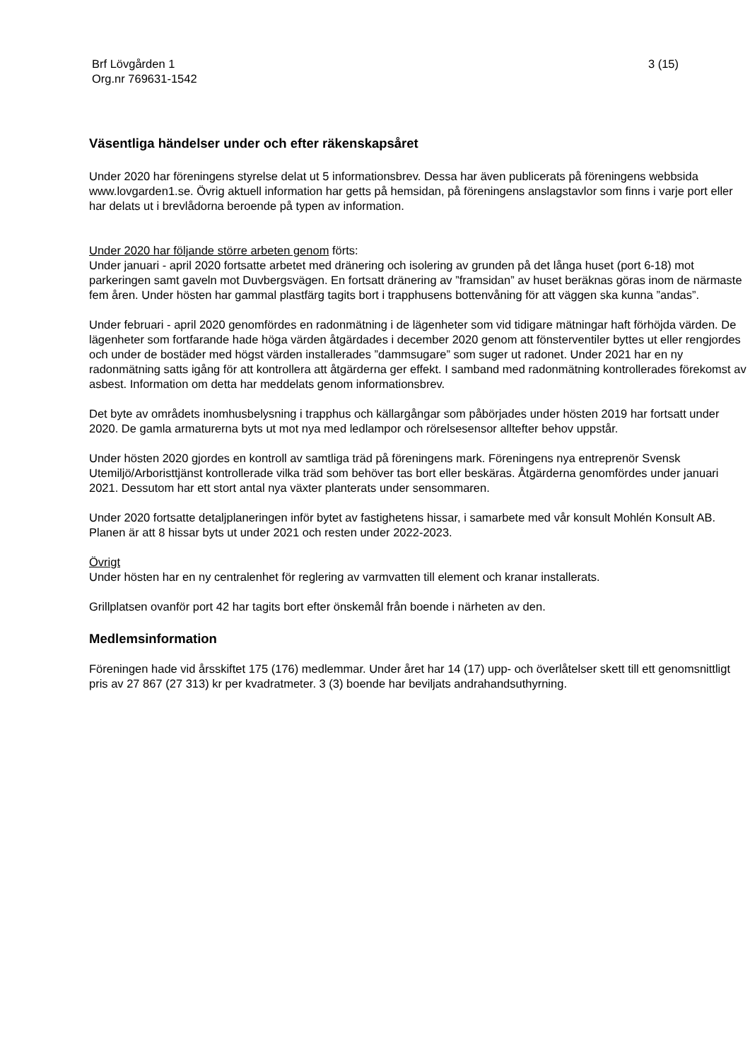Brf Lövgården 1
Org.nr 769631-1542
3 (15)
Väsentliga händelser under och efter räkenskapsåret
Under 2020 har föreningens styrelse delat ut 5 informationsbrev. Dessa har även publicerats på föreningens webbsida www.lovgarden1.se. Övrig aktuell information har getts på hemsidan, på föreningens anslagstavlor som finns i varje port eller har delats ut i brevlådorna beroende på typen av information.
Under 2020 har följande större arbeten genom förts:
Under januari - april 2020 fortsatte arbetet med dränering och isolering av grunden på det långa huset (port 6-18) mot parkeringen samt gaveln mot Duvbergsvägen. En fortsatt dränering av ”framsidan” av huset beräknas göras inom de närmaste fem åren. Under hösten har gammal plastfärg tagits bort i trapphusens bottenvåning för att väggen ska kunna ”andas”.
Under februari - april 2020 genomfördes en radonmätning i de lägenheter som vid tidigare mätningar haft förhöjda värden. De lägenheter som fortfarande hade höga värden åtgärdades i december 2020 genom att fönsterventiler byttes ut eller rengjordes och under de bostäder med högst värden installerades ”dammsugare” som suger ut radonet. Under 2021 har en ny radonmätning satts igång för att kontrollera att åtgärderna ger effekt. I samband med radonmätning kontrollerades förekomst av asbest. Information om detta har meddelats genom informationsbrev.
Det byte av områdets inomhusbelysning i trapphus och källargångar som påbörjades under hösten 2019 har fortsatt under 2020. De gamla armaturerna byts ut mot nya med ledlampor och rörelsesensor alltefter behov uppstår.
Under hösten 2020 gjordes en kontroll av samtliga träd på föreningens mark. Föreningens nya entreprenör Svensk Utemiljö/Arboristtjänst kontrollerade vilka träd som behöver tas bort eller beskäras. Åtgärderna genomfördes under januari 2021. Dessutom har ett stort antal nya växter planterats under sensommaren.
Under 2020 fortsatte detaljplaneringen inför bytet av fastighetens hissar, i samarbete med vår konsult Mohlén Konsult AB. Planen är att 8 hissar byts ut under 2021 och resten under 2022-2023.
Övrigt
Under hösten har en ny centralenhet för reglering av varmvatten till element och kranar installerats.
Grillplatsen ovanför port 42 har tagits bort efter önskemål från boende i närheten av den.
Medlemsinformation
Föreningen hade vid årsskiftet 175 (176) medlemmar. Under året har 14 (17) upp- och överlåtelser skett till ett genomsnittligt pris av 27 867 (27 313) kr per kvadratmeter. 3 (3) boende har beviljats andrahandsuthyrning.